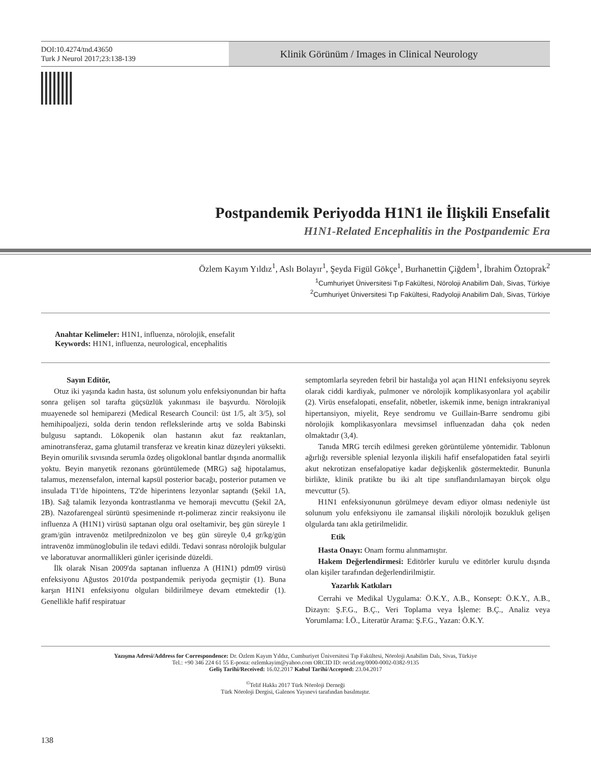DOI:10.4274/tnd.43650
Turk J Neurol 2017;23:138-139
Klinik Görünüm / Images in Clinical Neurology
Postpandemik Periyodda H1N1 ile İlişkili Ensefalit
H1N1-Related Encephalitis in the Postpandemic Era
Özlem Kayım Yıldız<sup>1</sup>, Aslı Bolayır<sup>1</sup>, Şeyda Figül Gökçe<sup>1</sup>, Burhanettin Çiğdem<sup>1</sup>, İbrahim Öztoprak<sup>2</sup>
<sup>1</sup> Cumhuriyet Üniversitesi Tıp Fakültesi, Nöroloji Anabilim Dalı, Sivas, Türkiye
<sup>2</sup> Cumhuriyet Üniversitesi Tıp Fakültesi, Radyoloji Anabilim Dalı, Sivas, Türkiye
Anahtar Kelimeler: H1N1, influenza, nörolojik, ensefalit
Keywords: H1N1, influenza, neurological, encephalitis
Sayın Editör,
Otuz iki yaşında kadın hasta, üst solunum yolu enfeksiyonundan bir hafta sonra gelişen sol tarafta güçsüzlük yakınması ile başvurdu. Nörolojik muayenede sol hemiparezi (Medical Research Council: üst 1/5, alt 3/5), sol hemihipoaljezi, solda derin tendon reflekslerinde artış ve solda Babinski bulgusu saptandı. Lökopenik olan hastanın akut faz reaktanları, aminotransferaz, gama glutamil transferaz ve kreatin kinaz düzeyleri yüksekti. Beyin omurilik sıvısında serumla özdeş oligoklonal bantlar dışında anormallik yoktu. Beyin manyetik rezonans görüntülemede (MRG) sağ hipotalamus, talamus, mezensefalon, internal kapsül posterior bacağı, posterior putamen ve insulada T1'de hipointens, T2'de hiperintens lezyonlar saptandı (Şekil 1A, 1B). Sağ talamik lezyonda kontrastlanma ve hemoraji mevcuttu (Şekil 2A, 2B). Nazofarengeal sürüntü spesimeninde rt-polimeraz zincir reaksiyonu ile influenza A (H1N1) virüsü saptanan olgu oral oseltamivir, beş gün süreyle 1 gram/gün intravenöz metilprednizolon ve beş gün süreyle 0,4 gr/kg/gün intravenöz immünoglobulin ile tedavi edildi. Tedavi sonrası nörolojik bulgular ve laboratuvar anormallikleri günler içerisinde düzeldi.
İlk olarak Nisan 2009'da saptanan influenza A (H1N1) pdm09 virüsü enfeksiyonu Ağustos 2010'da postpandemik periyoda geçmiştir (1). Buna karşın H1N1 enfeksiyonu olguları bildirilmeye devam etmektedir (1). Genellikle hafif respiratuar
semptomlarla seyreden febril bir hastalığa yol açan H1N1 enfeksiyonu seyrek olarak ciddi kardiyak, pulmoner ve nörolojik komplikasyonlara yol açabilir (2). Virüs ensefalopati, ensefalit, nöbetler, iskemik inme, benign intrakraniyal hipertansiyon, miyelit, Reye sendromu ve Guillain-Barre sendromu gibi nörolojik komplikasyonlara mevsimsel influenzadan daha çok neden olmaktadır (3,4).
Tanıda MRG tercih edilmesi gereken görüntüleme yöntemidir. Tablonun ağırlığı reversible splenial lezyonla ilişkili hafif ensefalopatiden fatal seyirli akut nekrotizan ensefalopatiye kadar değişkenlik göstermektedir. Bununla birlikte, klinik pratikte bu iki alt tipe sınıflandırılamayan birçok olgu mevcuttur (5).
H1N1 enfeksiyonunun görülmeye devam ediyor olması nedeniyle üst solunum yolu enfeksiyonu ile zamansal ilişkili nörolojik bozukluk gelişen olgularda tanı akla getirilmelidir.
Etik
Hasta Onayı: Onam formu alınmamıştır.
Hakem Değerlendirmesi: Editörler kurulu ve editörler kurulu dışında olan kişiler tarafından değerlendirilmiştir.
Yazarlık Katkıları
Cerrahi ve Medikal Uygulama: Ö.K.Y., A.B., Konsept: Ö.K.Y., A.B., Dizayn: Ş.F.G., B.Ç., Veri Toplama veya İşleme: B.Ç., Analiz veya Yorumlama: İ.Ö., Literatür Arama: Ş.F.G., Yazan: Ö.K.Y.
Yazışma Adresi/Address for Correspondence: Dr. Özlem Kayım Yıldız, Cumhuriyet Üniversitesi Tıp Fakültesi, Nöroloji Anabilim Dalı, Sivas, Türkiye
Tel.: +90 346 224 61 55 E-posta: ozlemkayim@yahoo.com ORCID ID: orcid.org/0000-0002-0382-9135
Geliş Tarihi/Received: 16.02.2017 Kabul Tarihi/Accepted: 23.04.2017
<sup>©</sup>Telif Hakkı 2017 Türk Nöroloji Derneği
Türk Nöroloji Dergisi, Galenos Yayınevi tarafından basılmıştır.
138